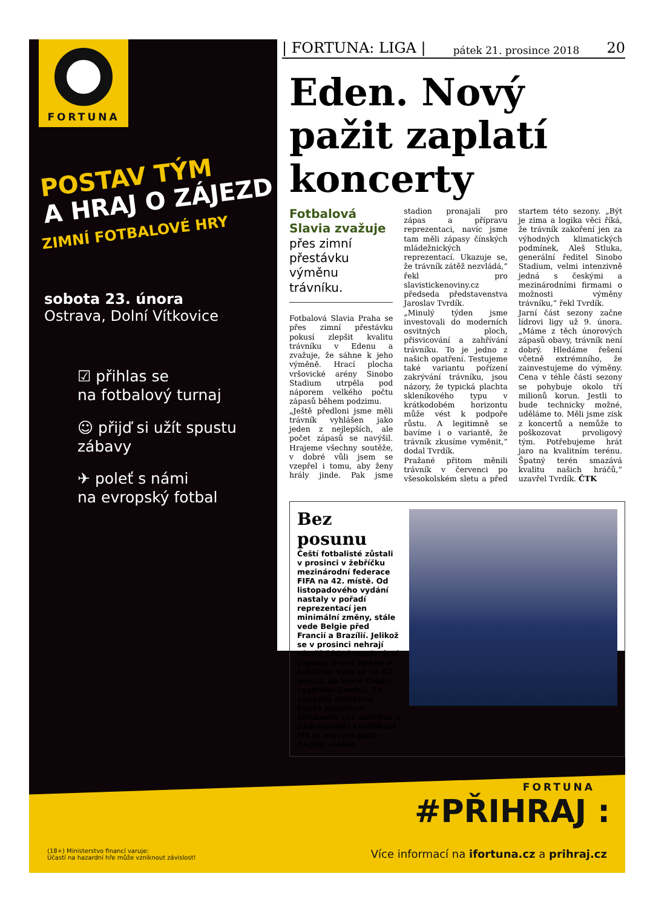FORTUNA
POSTAV TÝM
A HRAJ O ZÁJEZD
ZIMNÍ FOTBALOVÉ HRY
sobota 23. února
Ostrava, Dolní Vítkovice
☑ přihlas se
na fotbalový turnaj
☺ přijď si užít spustu
zábavy
✈ poleť s námi
na evropský fotbal
| FORTUNA: LIGA | pátek 21. prosince 2018 20
Eden. Nový pažit zaplatí koncerty
Fotbalová Slavia zvažuje přes zimní přestávku výměnu trávníku.
Fotbalová Slavia Praha se přes zimní přestávku pokusí zlepšit kvalitu trávníku v Edenu a zvažuje, že sáhne k jeho výměně. Hrací plocha vršovické arény Sinobo Stadium utrpěla pod náporem velkého počtu zápasů během podzimu.
„Ještě předloni jsme měli trávník vyhlášen jako jeden z nejlepších, ale počet zápasů se navýšil. Hrajeme všechny soutěže, v dobré vůli jsem se vzepřel i tomu, aby ženy hrály jinde. Pak jsme stadion pronajali pro zápas a přípravu reprezentaci, navíc jsme tam měli zápasy čínských mládežnických reprezentací. Ukazuje se, že trávník zátěž nezvládá,“ řekl pro slavistickenoviny.cz předseda představenstva Jaroslav Tvrdík.
„Minulý týden jsme investovali do moderních osvitných ploch, přisvicování a zahřívání trávníku. To je jedno z našich opatření. Testujeme také variantu pořízení zakrývání trávníku, jsou názory, že typická plachta skleníkového typu v krátkodobém horizontu může vést k podpoře růstu. A legitimně se bavíme i o variantě, že trávník zkusíme vyměnit,“ dodal Tvrdík.
Pražané přitom měnili trávník v červenci po všesokolském sletu a před startem této sezony. „Být je zima a logika věci říká, že trávník zakoření jen za výhodných klimatických podmínek, Aleš Stluka, generální ředitel Sinobo Stadium, velmi intenzivně jedná s českými a mezinárodními firmami o možnosti výměny trávníku,“ řekl Tvrdík.
Jarní část sezony začne lídrovi ligy už 9. února. „Máme z těch únorových zápasů obavy, trávník není dobrý. Hledáme řešení včetně extrémního, že zainvestujeme do výměny. Cena v téhle části sezony se pohybuje okolo tří milionů korun. Jestli to bude technicky možné, uděláme to. Měli jsme zisk z koncertů a nemůže to poškozovat prvoligový tým. Potřebujeme hrát jaro na kvalitním terénu. Špatný terén smazává kvalitu našich hráčů,“ uzavřel Tvrdík. ČTK
Bez posunu
Čeští fotbalisté zůstali v prosinci v žebříčku mezinárodní federace FIFA na 42. místě. Od listopadového vydání nastaly v pořadí reprezentací jen minimální změny, stále vede Belgie před Francií a Brazílií. Jelikož se v prosinci nehrají téměř žádné mezistátní zápasy, první změna v žebříčku byla až na 82. pozici, na které Omán vystřídal Zambii. Ze soupeřů svěřenců kouče Jaroslava Šilhavého (na snímku) v nadcházející kvalifikaci ME je nejvýše pátá Anglie. MAFRA
FORTUNA
#PŘIHRAJ :
(18+) Ministerstvo financí varuje:
Účastí na hazardní hře může vzniknout závislost! Více informací na ifortuna.cz a prihraj.cz